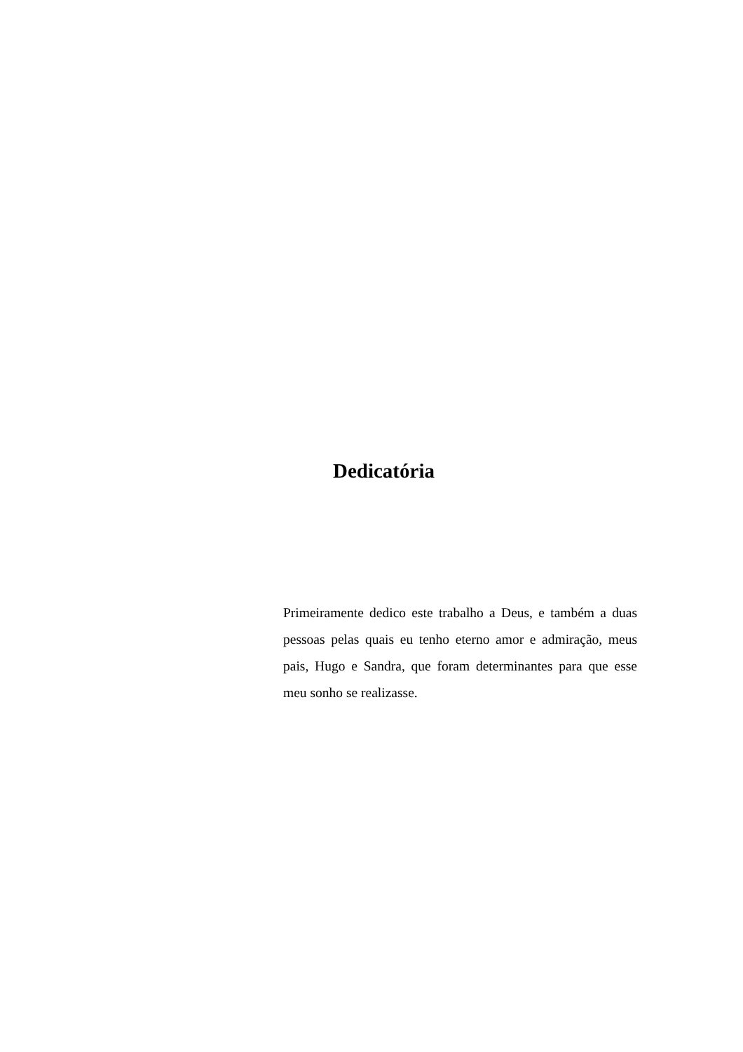Dedicatória
Primeiramente dedico este trabalho a Deus, e também a duas pessoas pelas quais eu tenho eterno amor e admiração, meus pais, Hugo e Sandra, que foram determinantes para que esse meu sonho se realizasse.